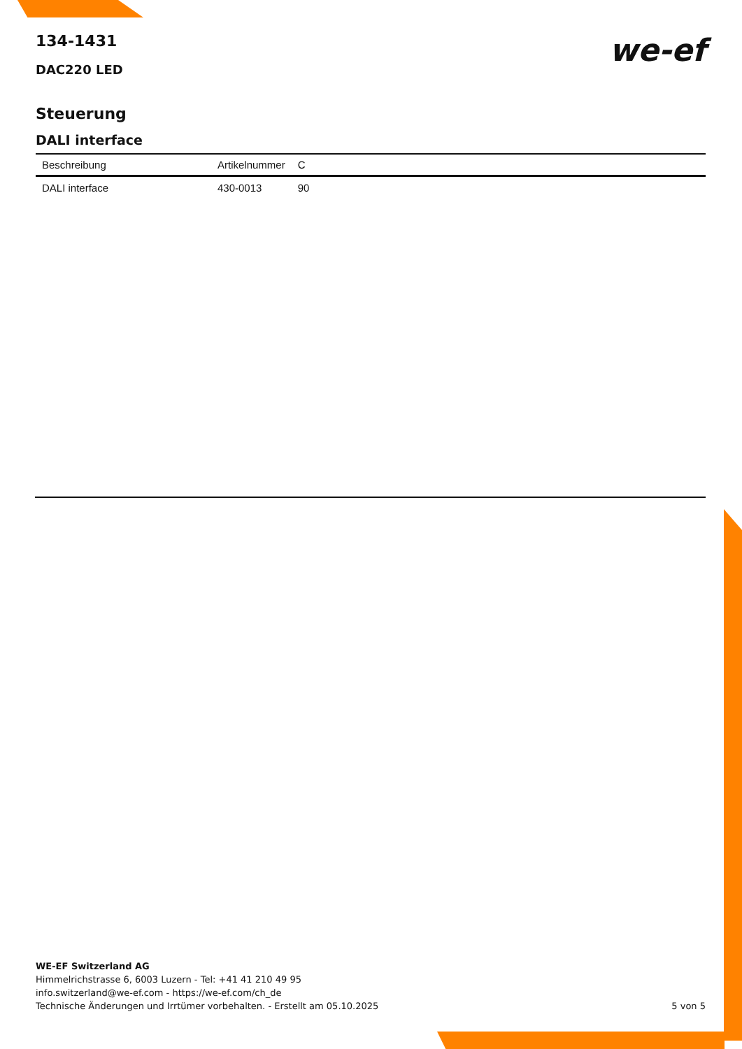we-ef
134-1431
DAC220 LED
Steuerung
DALI interface
| Beschreibung | Artikelnummer | C |
| --- | --- | --- |
| DALI interface | 430-0013 | 90 |
WE-EF Switzerland AG
Himmelrichstrasse 6, 6003 Luzern - Tel: +41 41 210 49 95
info.switzerland@we-ef.com - https://we-ef.com/ch_de
Technische Änderungen und Irrtümer vorbehalten. - Erstellt am 05.10.2025
5 von 5